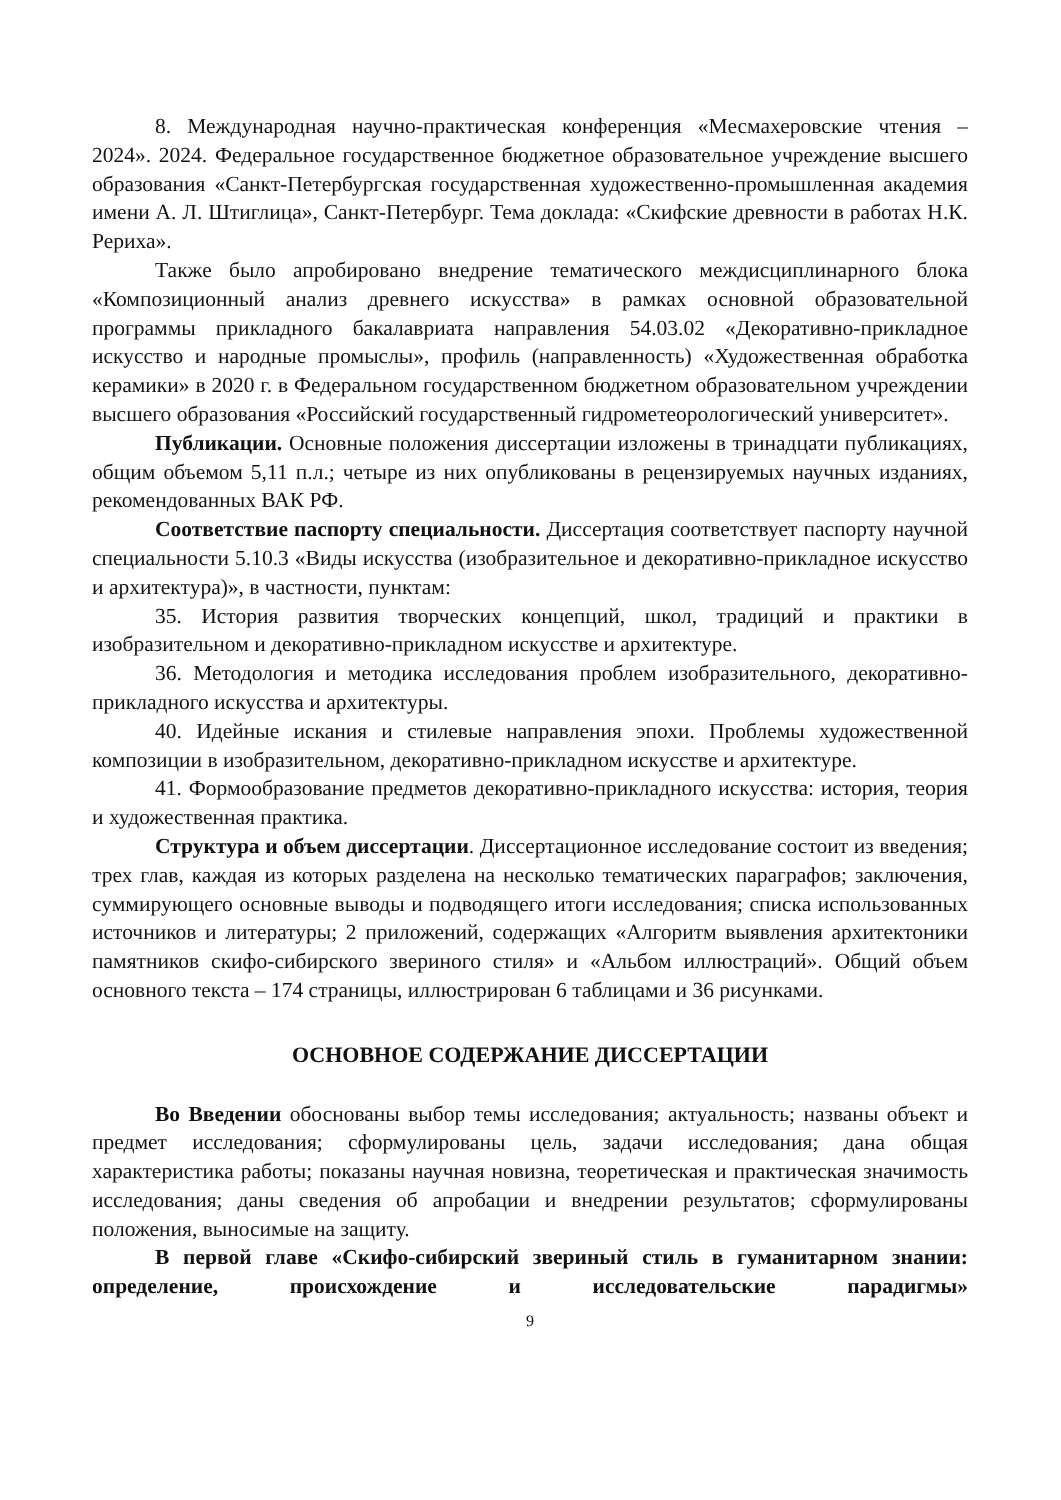8. Международная научно-практическая конференция «Месмахеровские чтения – 2024». 2024. Федеральное государственное бюджетное образовательное учреждение высшего образования «Санкт-Петербургская государственная художественно-промышленная академия имени А. Л. Штиглица», Санкт-Петербург. Тема доклада: «Скифские древности в работах Н.К. Рериха».
Также было апробировано внедрение тематического междисциплинарного блока «Композиционный анализ древнего искусства» в рамках основной образовательной программы прикладного бакалавриата направления 54.03.02 «Декоративно-прикладное искусство и народные промыслы», профиль (направленность) «Художественная обработка керамики» в 2020 г. в Федеральном государственном бюджетном образовательном учреждении высшего образования «Российский государственный гидрометеорологический университет».
Публикации. Основные положения диссертации изложены в тринадцати публикациях, общим объемом 5,11 п.л.; четыре из них опубликованы в рецензируемых научных изданиях, рекомендованных ВАК РФ.
Соответствие паспорту специальности. Диссертация соответствует паспорту научной специальности 5.10.3 «Виды искусства (изобразительное и декоративно-прикладное искусство и архитектура)», в частности, пунктам:
35. История развития творческих концепций, школ, традиций и практики в изобразительном и декоративно-прикладном искусстве и архитектуре.
36. Методология и методика исследования проблем изобразительного, декоративно-прикладного искусства и архитектуры.
40. Идейные искания и стилевые направления эпохи. Проблемы художественной композиции в изобразительном, декоративно-прикладном искусстве и архитектуре.
41. Формообразование предметов декоративно-прикладного искусства: история, теория и художественная практика.
Структура и объем диссертации. Диссертационное исследование состоит из введения; трех глав, каждая из которых разделена на несколько тематических параграфов; заключения, суммирующего основные выводы и подводящего итоги исследования; списка использованных источников и литературы; 2 приложений, содержащих «Алгоритм выявления архитектоники памятников скифо-сибирского звериного стиля» и «Альбом иллюстраций». Общий объем основного текста – 174 страницы, иллюстрирован 6 таблицами и 36 рисунками.
ОСНОВНОЕ СОДЕРЖАНИЕ ДИССЕРТАЦИИ
Во Введении обоснованы выбор темы исследования; актуальность; названы объект и предмет исследования; сформулированы цель, задачи исследования; дана общая характеристика работы; показаны научная новизна, теоретическая и практическая значимость исследования; даны сведения об апробации и внедрении результатов; сформулированы положения, выносимые на защиту.
В первой главе «Скифо-сибирский звериный стиль в гуманитарном знании: определение, происхождение и исследовательские парадигмы»
9